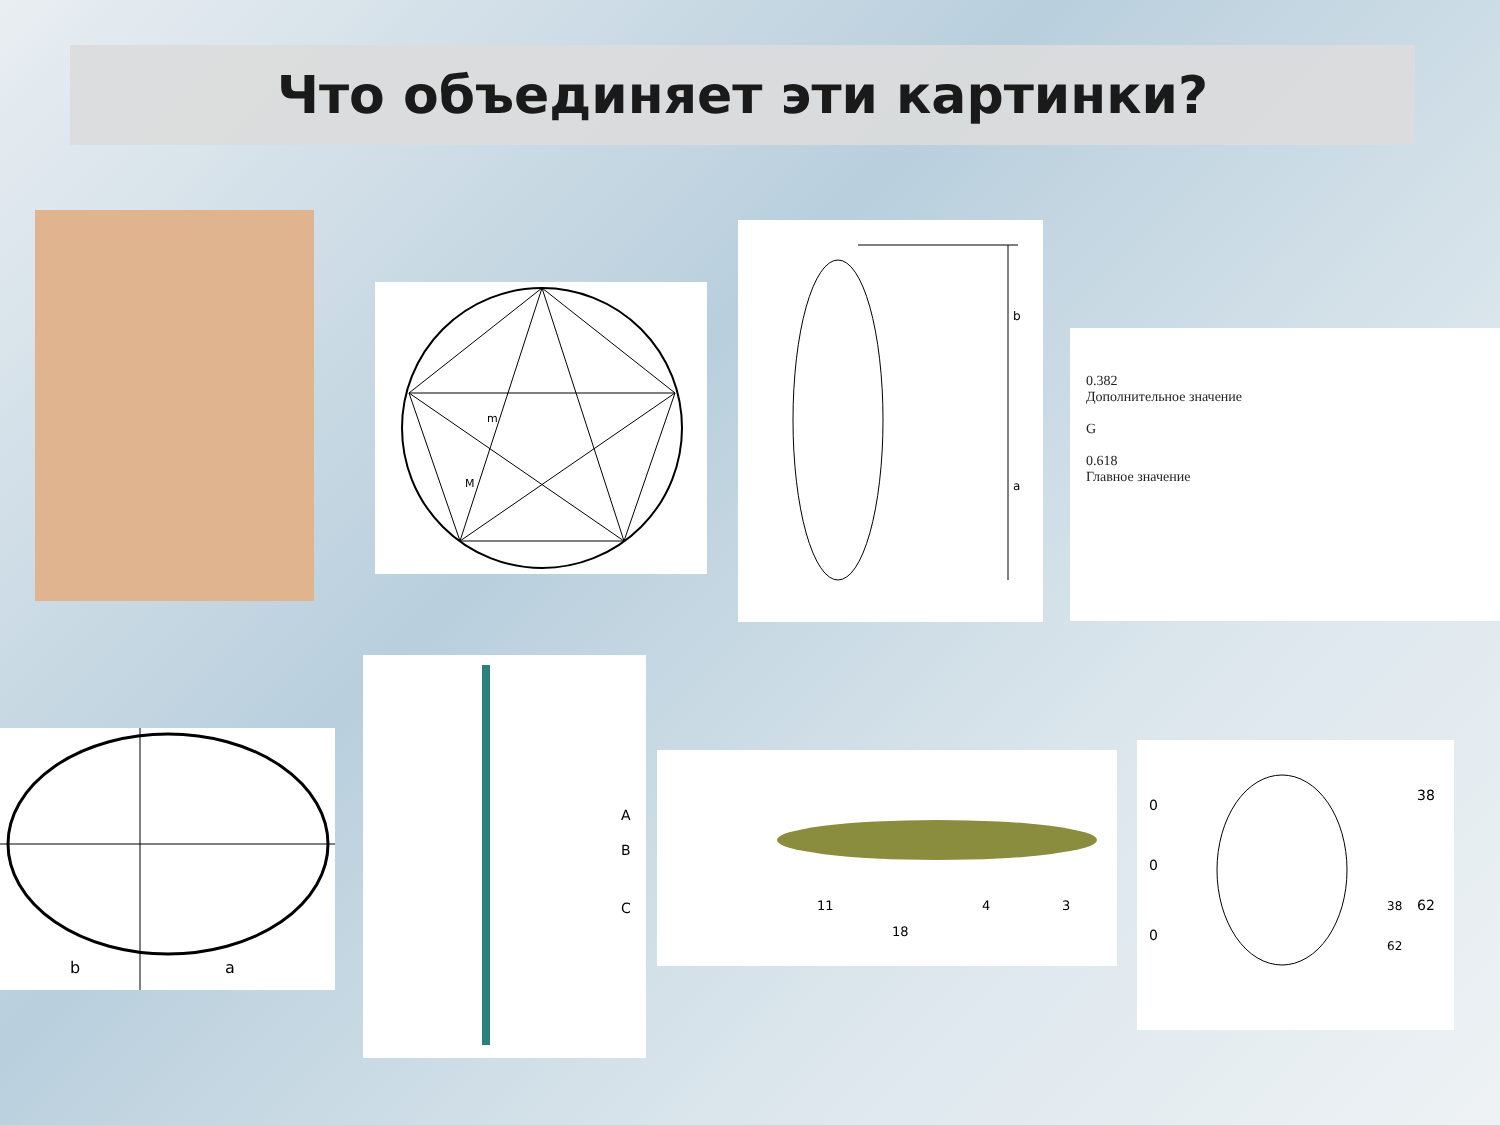Что объединяет эти картинки?
m
M
b
a
0.382
Дополнительное значение
G
0.618
Главное значение
b
a
A
B
C
11
4
3
18
0
0
0
38
38
62
62